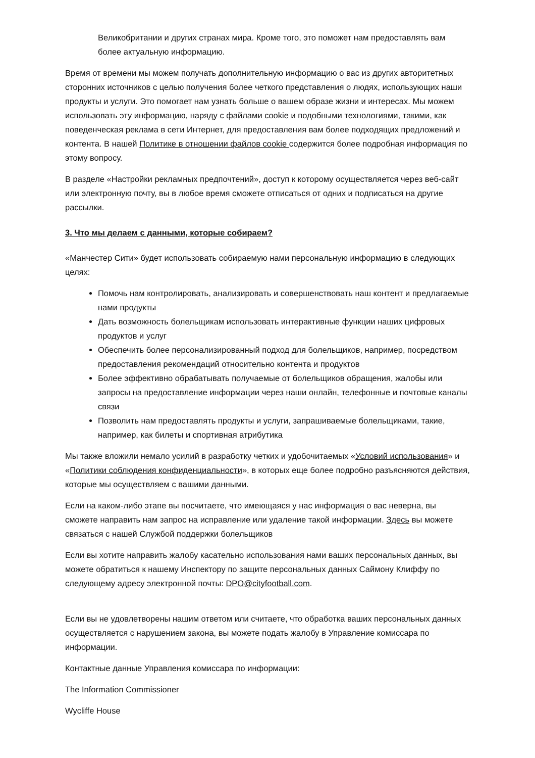Великобритании и других странах мира. Кроме того, это поможет нам предоставлять вам более актуальную информацию.
Время от времени мы можем получать дополнительную информацию о вас из других авторитетных сторонних источников с целью получения более четкого представления о людях, использующих наши продукты и услуги. Это помогает нам узнать больше о вашем образе жизни и интересах. Мы можем использовать эту информацию, наряду с файлами cookie и подобными технологиями, такими, как поведенческая реклама в сети Интернет, для предоставления вам более подходящих предложений и контента. В нашей Политике в отношении файлов cookie содержится более подробная информация по этому вопросу.
В разделе «Настройки рекламных предпочтений», доступ к которому осуществляется через веб-сайт или электронную почту, вы в любое время сможете отписаться от одних и подписаться на другие рассылки.
3. Что мы делаем с данными, которые собираем?
«Манчестер Сити» будет использовать собираемую нами персональную информацию в следующих целях:
Помочь нам контролировать, анализировать и совершенствовать наш контент и предлагаемые нами продукты
Дать возможность болельщикам использовать интерактивные функции наших цифровых продуктов и услуг
Обеспечить более персонализированный подход для болельщиков, например, посредством предоставления рекомендаций относительно контента и продуктов
Более эффективно обрабатывать получаемые от болельщиков обращения, жалобы или запросы на предоставление информации через наши онлайн, телефонные и почтовые каналы связи
Позволить нам предоставлять продукты и услуги, запрашиваемые болельщиками, такие, например, как билеты и спортивная атрибутика
Мы также вложили немало усилий в разработку четких и удобочитаемых «Условий использования» и «Политики соблюдения конфиденциальности», в которых еще более подробно разъясняются действия, которые мы осуществляем с вашими данными.
Если на каком-либо этапе вы посчитаете, что имеющаяся у нас информация о вас неверна, вы сможете направить нам запрос на исправление или удаление такой информации. Здесь вы можете связаться с нашей Службой поддержки болельщиков
Если вы хотите направить жалобу касательно использования нами ваших персональных данных, вы можете обратиться к нашему Инспектору по защите персональных данных Саймону Клиффу по следующему адресу электронной почты: DPO@cityfootball.com.
Если вы не удовлетворены нашим ответом или считаете, что обработка ваших персональных данных осуществляется с нарушением закона, вы можете подать жалобу в Управление комиссара по информации.
Контактные данные Управления комиссара по информации:
The Information Commissioner
Wycliffe House